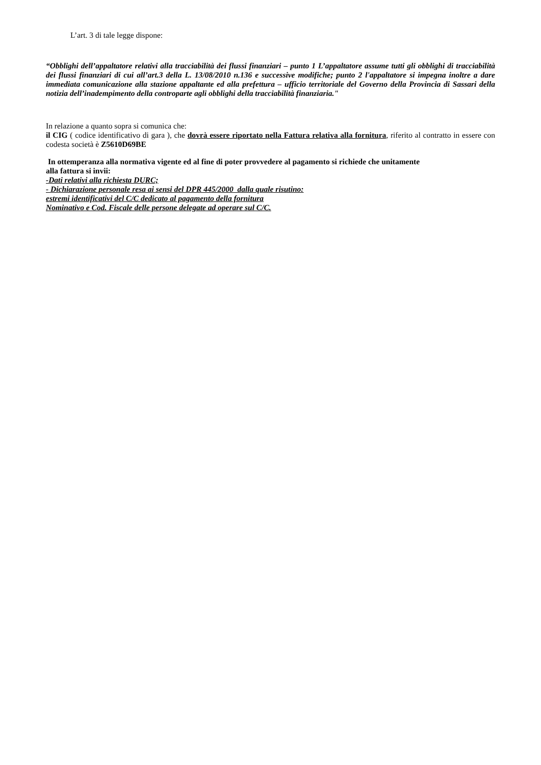L’art. 3 di tale legge dispone:
“Obblighi dell’appaltatore relativi alla tracciabilità dei flussi finanziari – punto 1 L’appaltatore assume tutti gli obblighi di tracciabilità dei flussi finanziari di cui all’art.3 della L. 13/08/2010 n.136 e successive modifiche; punto 2 l'appaltatore si impegna inoltre a dare immediata comunicazione alla stazione appaltante ed alla prefettura – ufficio territoriale del Governo della Provincia di Sassari della notizia dell’inadempimento della controparte agli obblighi della tracciabilità finanziaria."
In relazione a quanto sopra si comunica che:
il CIG ( codice identificativo di gara ), che dovrà essere riportato nella Fattura relativa alla fornitura, riferito al contratto in essere con codesta società è Z5610D69BE
In ottemperanza alla normativa vigente ed al fine di poter provvedere al pagamento si richiede che unitamente
alla fattura si invii:
-Dati relativi alla richiesta DURC;
- Dichiarazione personale resa ai sensi del DPR 445/2000 dalla quale risutino:
estremi identificativi del C/C dedicato al pagamento della fornitura
Nominativo e Cod. Fiscale delle persone delegate ad operare sul C/C.